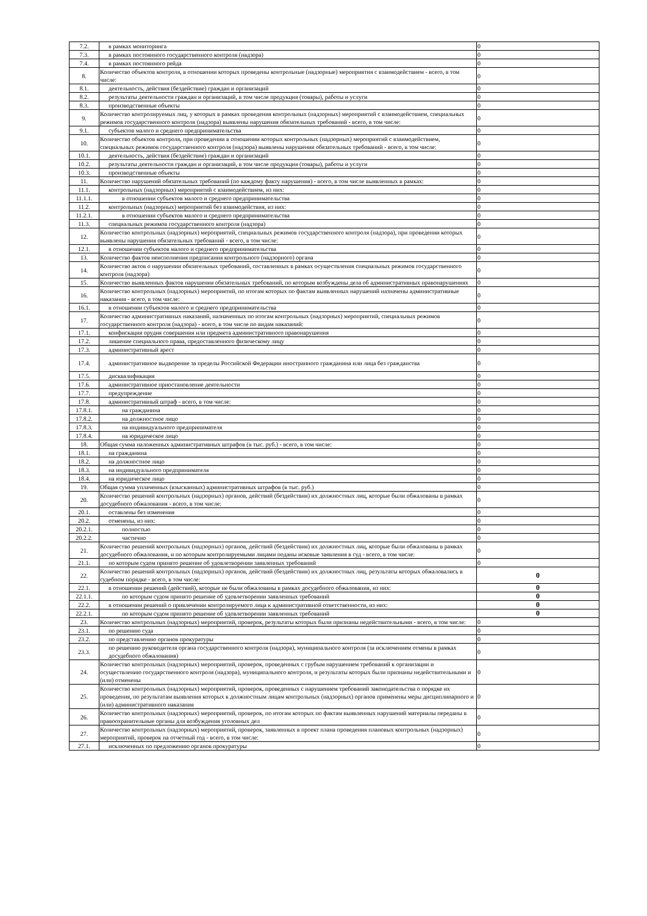| 7.2. | в рамках мониторинга | 0 |
| 7.3. | в рамках постоянного государственного контроля (надзора) | 0 |
| 7.4. | в рамках постоянного рейда | 0 |
| 8. | Количество объектов контроля, в отношении которых проведены контрольные (надзорные) мероприятия с взаимодействием - всего, в том числе: | 0 |
| 8.1. | деятельность, действия (бездействие) граждан и организаций | 0 |
| 8.2. | результаты деятельности граждан и организаций, в том числе продукция (товары), работы и услуги | 0 |
| 8.3. | производственные объекты | 0 |
| 9. | Количество контролируемых лиц, у которых в рамках проведения контрольных (надзорных) мероприятий с взаимодействием, специальных режимов государственного контроля (надзора) выявлены нарушения обязательных требований - всего, в том числе: | 0 |
| 9.1. | субъектов малого и среднего предпринимательства | 0 |
| 10. | Количество объектов контроля, при проведении в отношении которых контрольных (надзорных) мероприятий с взаимодействием, специальных режимов государственного контроля (надзора) выявлены нарушения обязательных требований - всего, в том числе: | 0 |
| 10.1. | деятельность, действия (бездействие) граждан и организаций | 0 |
| 10.2. | результаты деятельности граждан и организаций, в том числе продукция (товары), работы и услуги | 0 |
| 10.3. | производственные объекты | 0 |
| 11. | Количество нарушений обязательных требований (по каждому факту нарушения) - всего, в том числе выявленных в рамках: | 0 |
| 11.1. | контрольных (надзорных) мероприятий с взаимодействием, из них: | 0 |
| 11.1.1. | в отношении субъектов малого и среднего предпринимательства | 0 |
| 11.2. | контрольных (надзорных) мероприятий без взаимодействия, из них: | 0 |
| 11.2.1. | в отношении субъектов малого и среднего предпринимательства | 0 |
| 11.3. | специальных режимов государственного контроля (надзора) | 0 |
| 12. | Количество контрольных (надзорных) мероприятий, специальных режимов государственного контроля (надзора), при проведении которых выявлены нарушения обязательных требований - всего, в том числе: | 0 |
| 12.1. | в отношении субъектов малого и среднего предпринимательства | 0 |
| 13. | Количество фактов неисполнения предписания контрольного (надзорного) органа | 0 |
| 14. | Количество актов о нарушении обязательных требований, составленных в рамках осуществления специальных режимов государственного контроля (надзора) | 0 |
| 15. | Количество выявленных фактов нарушения обязательных требований, по которым возбуждены дела об административных правонарушениях | 0 |
| 16. | Количество контрольных (надзорных) мероприятий, по итогам которых по фактам выявленных нарушений назначены административные наказания - всего, в том числе: | 0 |
| 16.1. | в отношении субъектов малого и среднего предпринимательства | 0 |
| 17. | Количество административных наказаний, назначенных по итогам контрольных (надзорных) мероприятий, специальных режимов государственного контроля (надзора) - всего, в том числе по видам наказаний: | 0 |
| 17.1. | конфискация орудия совершения или предмета административного правонарушения | 0 |
| 17.2. | лишение специального права, предоставленного физическому лицу | 0 |
| 17.3. | административный арест | 0 |
| 17.4. | административное выдворение за пределы Российской Федерации иностранного гражданина или лица без гражданства | 0 |
| 17.5. | дисквалификация | 0 |
| 17.6. | административное приостановление деятельности | 0 |
| 17.7. | предупреждение | 0 |
| 17.8. | административный штраф - всего, в том числе: | 0 |
| 17.8.1. | на гражданина | 0 |
| 17.8.2. | на должностное лицо | 0 |
| 17.8.3. | на индивидуального предпринимателя | 0 |
| 17.8.4. | на юридическое лицо | 0 |
| 18. | Общая сумма наложенных административных штрафов (в тыс. руб.) - всего, в том числе: | 0 |
| 18.1. | на гражданина | 0 |
| 18.2. | на должностное лицо | 0 |
| 18.3. | на индивидуального предпринимателя | 0 |
| 18.4. | на юридическое лицо | 0 |
| 19. | Общая сумма уплаченных (взысканных) административных штрафов (в тыс. руб.) | 0 |
| 20. | Количество решений контрольных (надзорных) органов, действий (бездействия) их должностных лиц, которые были обжалованы в рамках досудебного обжалования - всего, в том числе: | 0 |
| 20.1. | оставлены без изменения | 0 |
| 20.2. | отменены, из них: | 0 |
| 20.2.1. | полностью | 0 |
| 20.2.2. | частично | 0 |
| 21. | Количество решений контрольных (надзорных) органов, действий (бездействия) их должностных лиц, которые были обжалованы в рамках досудебного обжалования, и по которым контролируемыми лицами поданы исковые заявления в суд - всего, в том числе: | 0 |
| 21.1. | по которым судом принято решение об удовлетворении заявленных требований | 0 |
| 22. | Количество решений контрольных (надзорных) органов, действий (бездействия) их должностных лиц, результаты которых обжаловались в судебном порядке - всего, в том числе: | 0 |
| 22.1. | в отношении решений (действий), которые не были обжалованы в рамках досудебного обжалования, из них: | 0 |
| 22.1.1. | по которым судом принято решение об удовлетворении заявленных требований | 0 |
| 22.2. | в отношении решений о привлечении контролируемого лица к административной ответственности, из них: | 0 |
| 22.2.1. | по которым судом принято решение об удовлетворении заявленных требований | 0 |
| 23. | Количество контрольных (надзорных) мероприятий, проверок, результаты которых были признаны недействительными - всего, в том числе: | 0 |
| 23.1. | по решению суда | 0 |
| 23.2. | по представлению органов прокуратуры | 0 |
| 23.3. | по решению руководителя органа государственного контроля (надзора), муниципального контроля (за исключением отмены в рамках досудебного обжалования) | 0 |
| 24. | Количество контрольных (надзорных) мероприятий, проверок, проведенных с грубым нарушением требований к организации и осуществлению государственного контроля (надзора), муниципального контроля, и результаты которых были признаны недействительными и (или) отменены | 0 |
| 25. | Количество контрольных (надзорных) мероприятий, проверок, проведенных с нарушением требований законодательства о порядке их проведения, по результатам выявления которых к должностным лицам контрольных (надзорных) органов применены меры дисциплинарного и (или) административного наказания | 0 |
| 26. | Количество контрольных (надзорных) мероприятий, проверок, по итогам которых по фактам выявленных нарушений материалы переданы в правоохранительные органы для возбуждения уголовных дел | 0 |
| 27. | Количество контрольных (надзорных) мероприятий, проверок, заявленных в проект плана проведения плановых контрольных (надзорных) мероприятий, проверок на отчетный год - всего, в том числе: | 0 |
| 27.1. | исключенных по предложению органов прокуратуры | 0 |